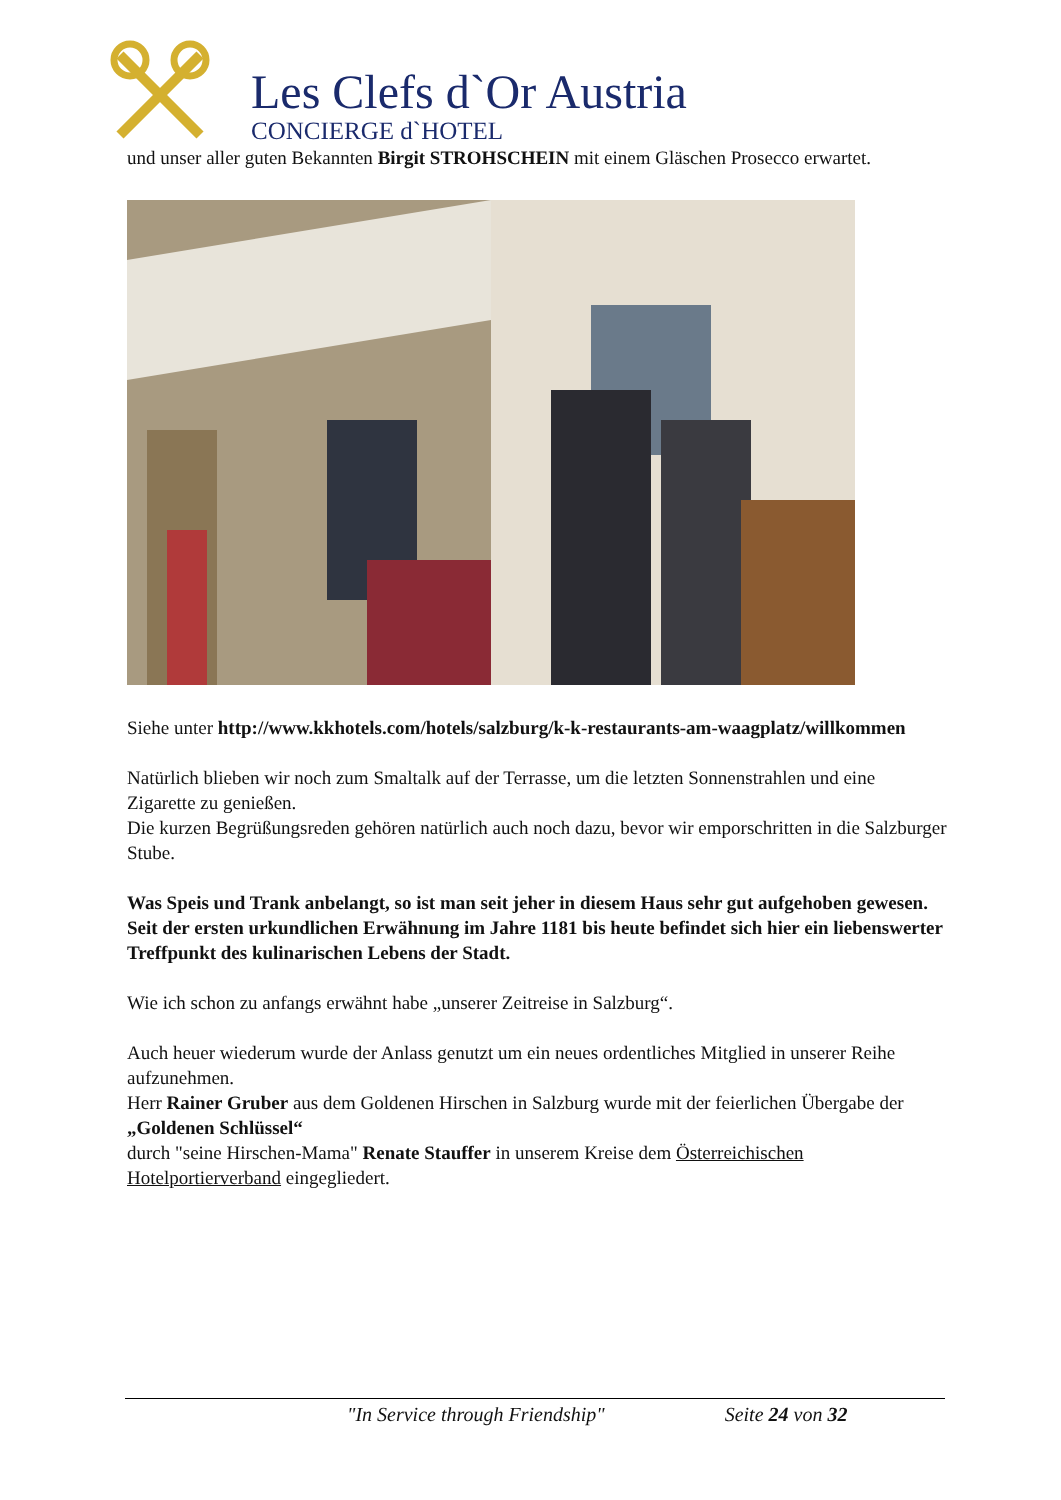Les Clefs d`Or Austria
CONCIERGE d`HOTEL
und unser aller guten Bekannten Birgit STROHSCHEIN mit einem Gläschen Prosecco erwartet.
Siehe unter http://www.kkhotels.com/hotels/salzburg/k-k-restaurants-am-waagplatz/willkommen
Natürlich blieben wir noch zum Smaltalk auf der Terrasse, um die letzten Sonnenstrahlen und eine Zigarette zu genießen.
Die kurzen Begrüßungsreden gehören natürlich auch noch dazu, bevor wir emporschritten in die Salzburger Stube.
Was Speis und Trank anbelangt, so ist man seit jeher in diesem Haus sehr gut aufgehoben gewesen.
Seit der ersten urkundlichen Erwähnung im Jahre 1181 bis heute befindet sich hier ein liebenswerter Treffpunkt des kulinarischen Lebens der Stadt.
Wie ich schon zu anfangs erwähnt habe „unserer Zeitreise in Salzburg“.
Auch heuer wiederum wurde der Anlass genutzt um ein neues ordentliches Mitglied in unserer Reihe aufzunehmen.
Herr Rainer Gruber aus dem Goldenen Hirschen in Salzburg wurde mit der feierlichen Übergabe der „Goldenen Schlüssel“
durch "seine Hirschen-Mama" Renate Stauffer in unserem Kreise dem Österreichischen Hotelportierverband eingegliedert.
"In Service through Friendship" Seite 24 von 32